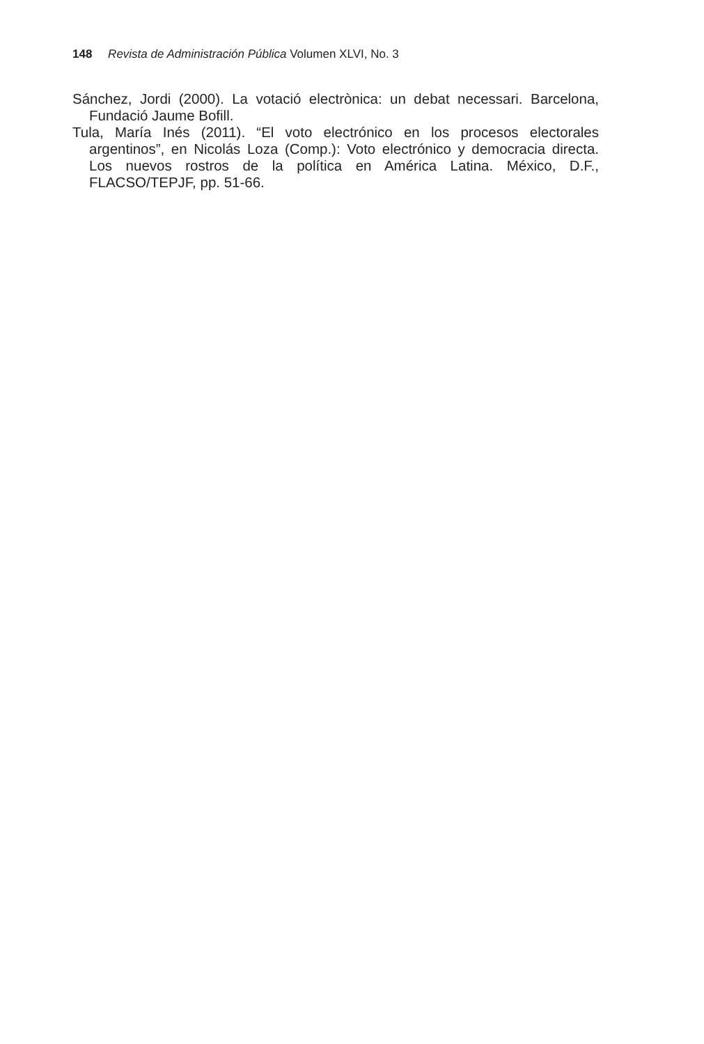148 Revista de Administración Pública Volumen XLVI, No. 3
Sánchez, Jordi (2000). La votació electrònica: un debat necessari. Barcelona, Fundació Jaume Bofill.
Tula, María Inés (2011). “El voto electrónico en los procesos electorales argentinos”, en Nicolás Loza (Comp.): Voto electrónico y democracia directa. Los nuevos rostros de la política en América Latina. México, D.F., FLACSO/TEPJF, pp. 51-66.